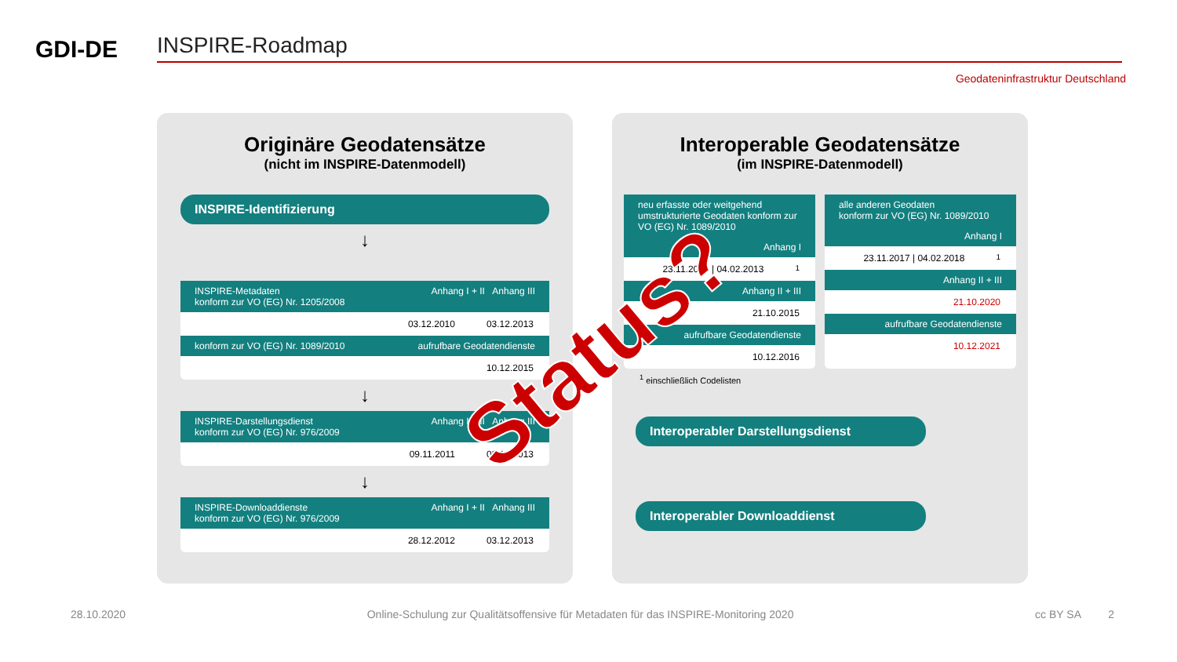GDI-DE
INSPIRE-Roadmap
Geodateninfrastruktur Deutschland
Originäre Geodatensätze
(nicht im INSPIRE-Datenmodell)
INSPIRE-Identifizierung
↓
INSPIRE-Metadaten
konform zur VO (EG) Nr. 1205/2008 Anhang I + II Anhang III
03.12.2010 03.12.2013
konform zur VO (EG) Nr. 1089/2010 aufrufbare Geodatendienste
10.12.2015
↓
INSPIRE-Darstellungsdienst
konform zur VO (EG) Nr. 976/2009 Anhang I + II Anhang III
09.11.2011 03.12.2013
↓
INSPIRE-Downloaddienste
konform zur VO (EG) Nr. 976/2009 Anhang I + II Anhang III
28.12.2012 03.12.2013
Interoperable Geodatensätze
(im INSPIRE-Datenmodell)
neu erfasste oder weitgehend umstrukturierte Geodaten konform zur VO (EG) Nr. 1089/2010
Anhang I
23.11.2012 | 04.02.2013<sup>1</sup>
Anhang II + III
21.10.2015
aufrufbare Geodatendienste
10.12.2016
alle anderen Geodaten
konform zur VO (EG) Nr. 1089/2010
Anhang I
23.11.2017 | 04.02.2018<sup>1</sup>
Anhang II + III
21.10.2020
aufrufbare Geodatendienste
10.12.2021
<sup>1</sup> einschließlich Codelisten
Interoperabler Darstellungsdienst
Interoperabler Downloaddienst
Status?
28.10.2020 Online-Schulung zur Qualitätsoffensive für Metadaten für das INSPIRE-Monitoring 2020 cc BY SA 2